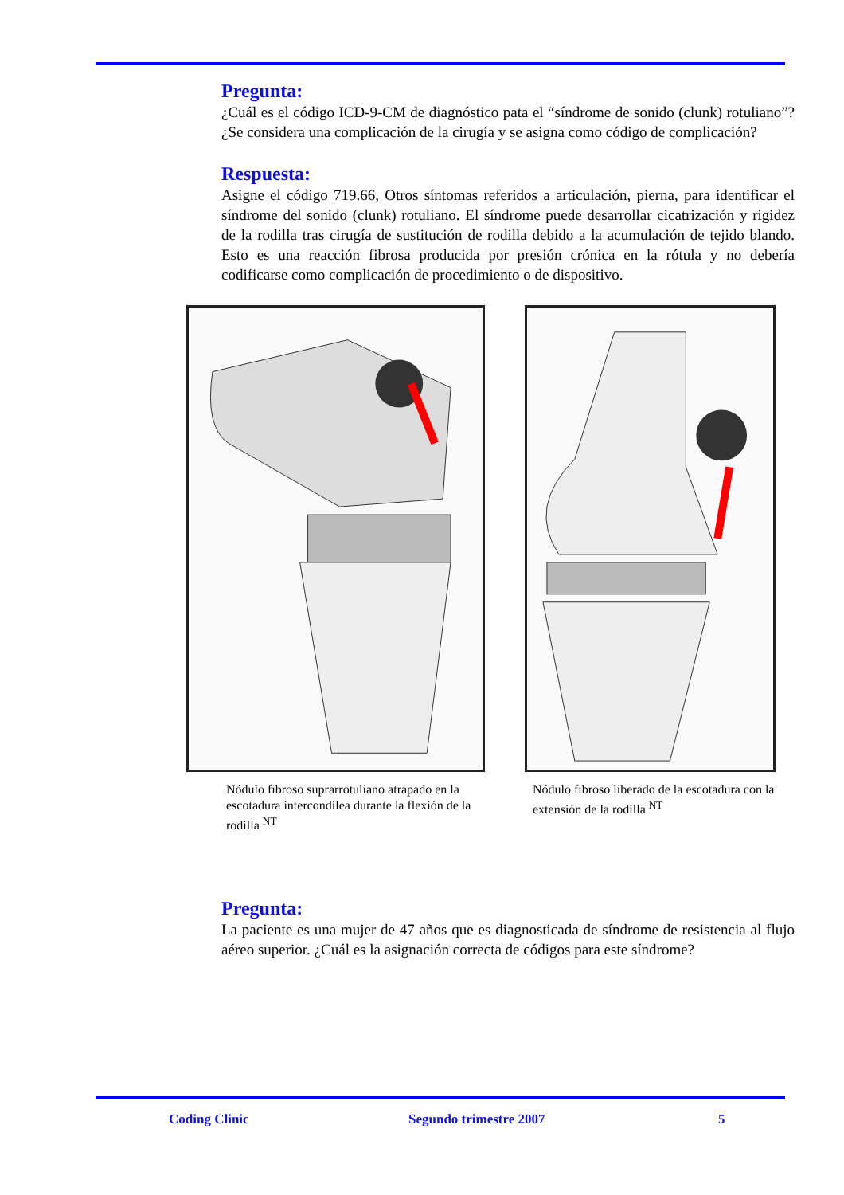Pregunta:
¿Cuál es el código ICD-9-CM de diagnóstico pata el “síndrome de sonido (clunk) rotuliano”? ¿Se considera una complicación de la cirugía y se asigna como código de complicación?
Respuesta:
Asigne el código 719.66, Otros síntomas referidos a articulación, pierna, para identificar el síndrome del sonido (clunk) rotuliano. El síndrome puede desarrollar cicatrización y rigidez de la rodilla tras cirugía de sustitución de rodilla debido a la acumulación de tejido blando. Esto es una reacción fibrosa producida por presión crónica en la rótula y no debería codificarse como complicación de procedimiento o de dispositivo.
Nódulo fibroso suprarrotuliano atrapado en la escotadura intercondílea durante la flexión de la rodilla <sup>NT</sup>
Nódulo fibroso liberado de la escotadura con la extensión de la rodilla <sup>NT</sup>
Pregunta:
La paciente es una mujer de 47 años que es diagnosticada de síndrome de resistencia al flujo aéreo superior. ¿Cuál es la asignación correcta de códigos para este síndrome?
Coding Clinic Segundo trimestre 2007 5